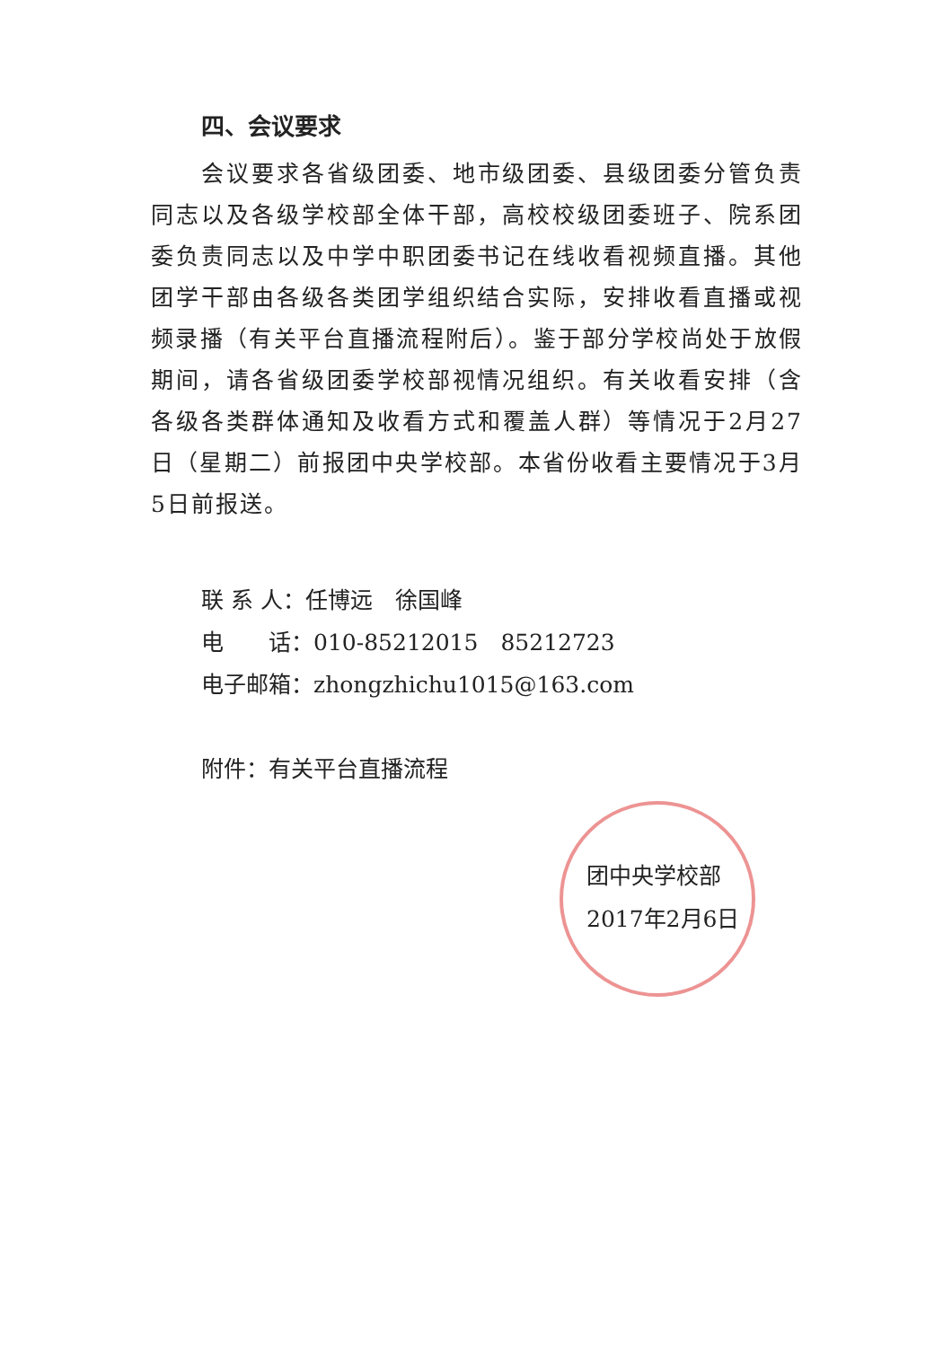四、会议要求
会议要求各省级团委、地市级团委、县级团委分管负责同志以及各级学校部全体干部，高校校级团委班子、院系团委负责同志以及中学中职团委书记在线收看视频直播。其他团学干部由各级各类团学组织结合实际，安排收看直播或视频录播（有关平台直播流程附后）。鉴于部分学校尚处于放假期间，请各省级团委学校部视情况组织。有关收看安排（含各级各类群体通知及收看方式和覆盖人群）等情况于2月27日（星期二）前报团中央学校部。本省份收看主要情况于3月5日前报送。
联 系 人：任博远　徐国峰
电　　话：010-85212015　85212723
电子邮箱：zhongzhichu1015@163.com
附件：有关平台直播流程
团中央学校部
2017年2月6日